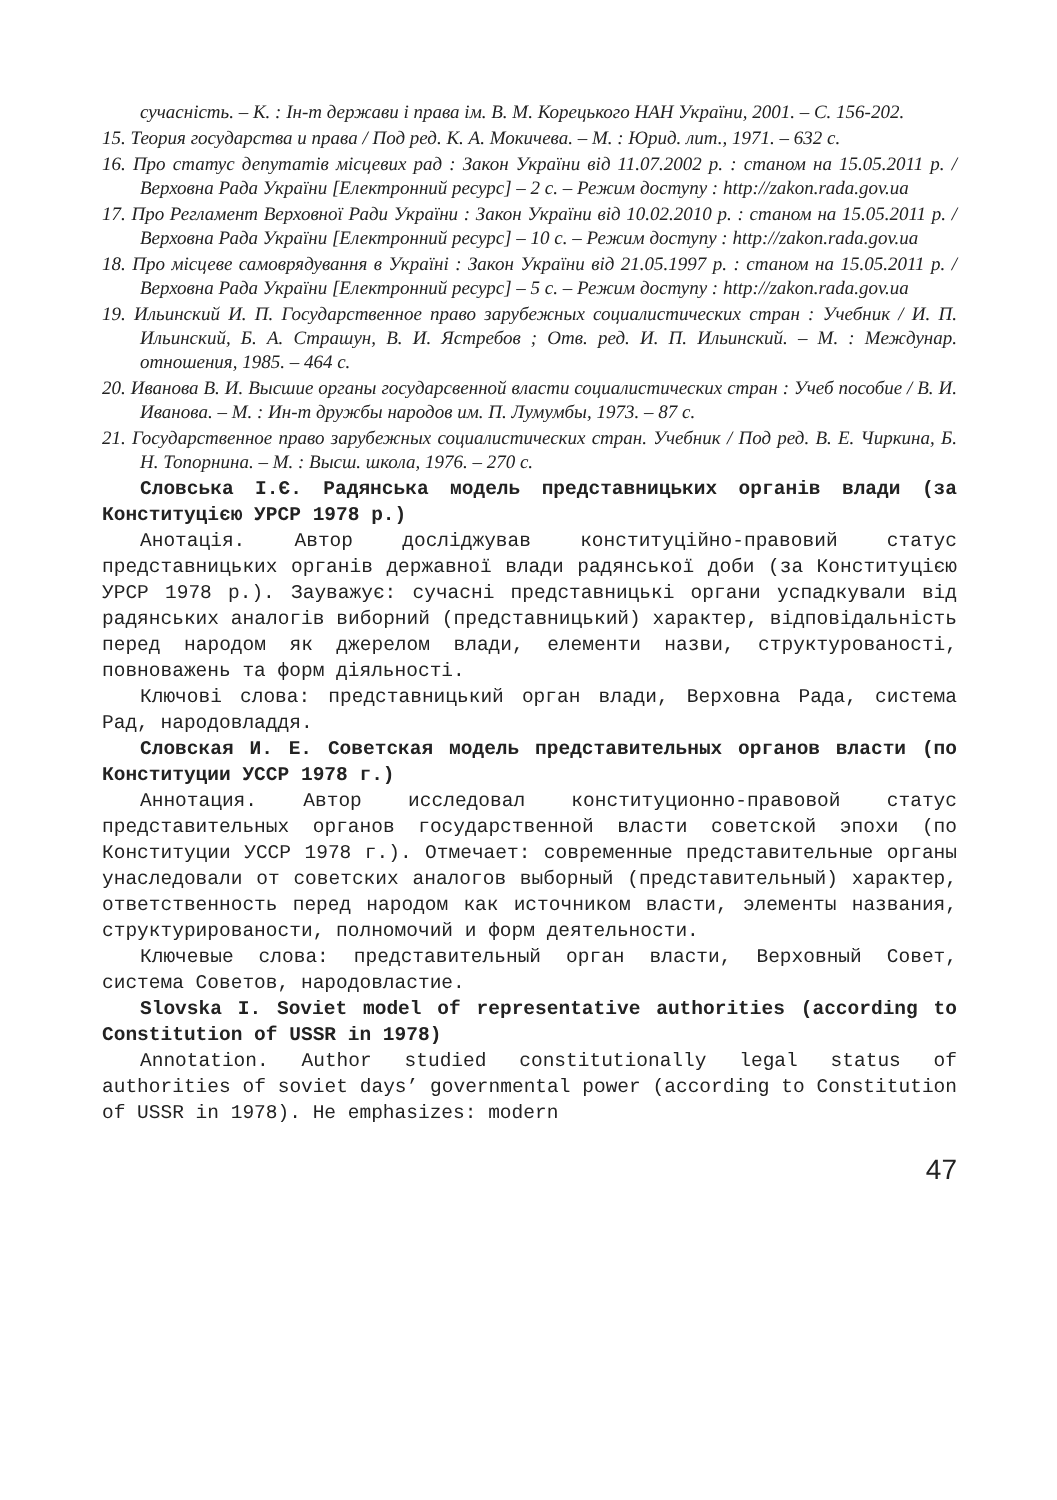сучасність. – К. : Ін-т держави і права ім. В. М. Корецького НАН України, 2001. – С. 156-202.
15. Теория государства и права / Под ред. К. А. Мокичева. – М. : Юрид. лит., 1971. – 632 с.
16. Про статус депутатів місцевих рад : Закон України від 11.07.2002 р. : станом на 15.05.2011 р. / Верховна Рада України [Електронний ресурс] – 2 с. – Режим доступу : http://zakon.rada.gov.ua
17. Про Регламент Верховної Ради України : Закон України від 10.02.2010 р. : станом на 15.05.2011 р. / Верховна Рада України [Електронний ресурс] – 10 с. – Режим доступу : http://zakon.rada.gov.ua
18. Про місцеве самоврядування в Україні : Закон України від 21.05.1997 р. : станом на 15.05.2011 р. / Верховна Рада України [Електронний ресурс] – 5 с. – Режим доступу : http://zakon.rada.gov.ua
19. Ильинский И. П. Государственное право зарубежных социалистических стран : Учебник / И. П. Ильинский, Б. А. Страшун, В. И. Ястребов ; Отв. ред. И. П. Ильинский. – М. : Междунар. отношения, 1985. – 464 с.
20. Иванова В. И. Высшие органы государсвенной власти социалистических стран : Учеб пособие / В. И. Иванова. – М. : Ин-т дружбы народов им. П. Лумумбы, 1973. – 87 с.
21. Государственное право зарубежных социалистических стран. Учебник / Под ред. В. Е. Чиркина, Б. Н. Топорнина. – М. : Высш. школа, 1976. – 270 с.
Словська І.Є. Радянська модель представницьких органів влади (за Конституцією УРСР 1978 р.)
Анотація. Автор досліджував конституційно-правовий статус представницьких органів державної влади радянської доби (за Конституцією УРСР 1978 р.). Зауважує: сучасні представницькі органи успадкували від радянських аналогів виборний (представницький) характер, відповідальність перед народом як джерелом влади, елементи назви, структурованості, повноважень та форм діяльності.
Ключові слова: представницький орган влади, Верховна Рада, система Рад, народовладдя.
Словская И. Е. Советская модель представительных органов власти (по Конституции УССР 1978 г.)
Аннотация. Автор исследовал конституционно-правовой статус представительных органов государственной власти советской эпохи (по Конституции УССР 1978 г.). Отмечает: современные представительные органы унаследовали от советских аналогов выборный (представительный) характер, ответственность перед народом как источником власти, элементы названия, структурированости, полномочий и форм деятельности.
Ключевые слова: представительный орган власти, Верховный Совет, система Советов, народовластие.
Slovska I. Soviet model of representative authorities (according to Constitution of USSR in 1978)
Annotation. Author studied constitutionally legal status of authorities of soviet days’ governmental power (according to Constitution of USSR in 1978). He emphasizes: modern
47